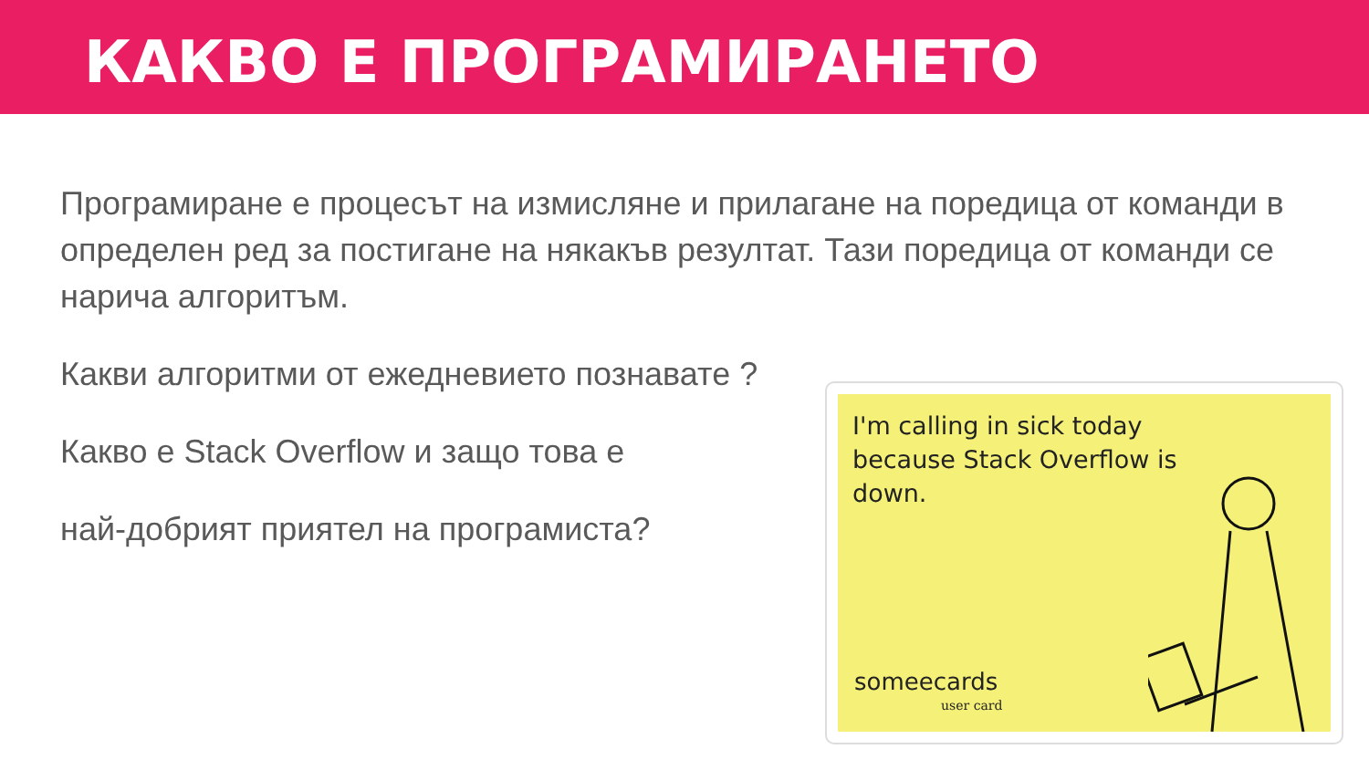КАКВО Е ПРОГРАМИРАНЕТО
Програмиране е процесът на измисляне и прилагане на поредица от команди в определен ред за постигане на някакъв резултат. Тази поредица от команди се нарича алгоритъм.
Какви алгоритми от ежедневието познавате ?
Какво е Stack Overflow и защо това е
най-добрият приятел на програмиста?
I'm calling in sick today
because Stack Overflow is
down.
someecards
user card